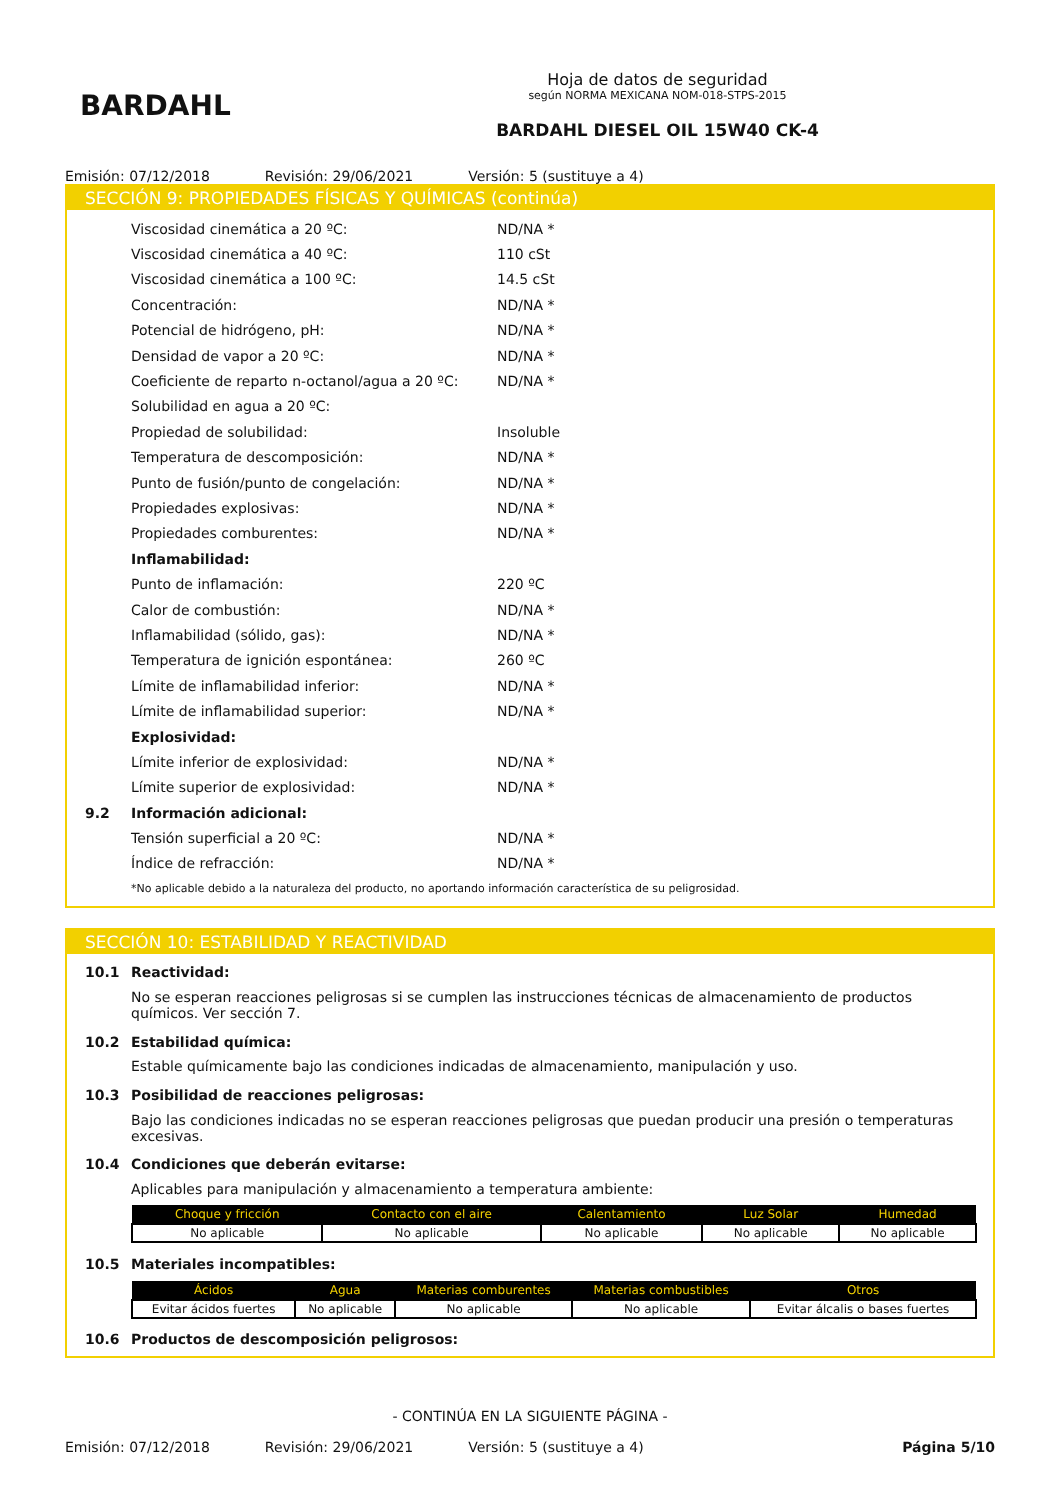BARDAHL
Hoja de datos de seguridad
según NORMA MEXICANA NOM-018-STPS-2015
BARDAHL DIESEL OIL 15W40 CK-4
Emisión: 07/12/2018 Revisión: 29/06/2021 Versión: 5 (sustituye a 4)
SECCIÓN 9: PROPIEDADES FÍSICAS Y QUÍMICAS (continúa)
Viscosidad cinemática a 20 ºC: ND/NA *
Viscosidad cinemática a 40 ºC: 110 cSt
Viscosidad cinemática a 100 ºC: 14.5 cSt
Concentración: ND/NA *
Potencial de hidrógeno, pH: ND/NA *
Densidad de vapor a 20 ºC: ND/NA *
Coeficiente de reparto n-octanol/agua a 20 ºC: ND/NA *
Solubilidad en agua a 20 ºC:
Propiedad de solubilidad: Insoluble
Temperatura de descomposición: ND/NA *
Punto de fusión/punto de congelación: ND/NA *
Propiedades explosivas: ND/NA *
Propiedades comburentes: ND/NA *
Inflamabilidad:
Punto de inflamación: 220 ºC
Calor de combustión: ND/NA *
Inflamabilidad (sólido, gas): ND/NA *
Temperatura de ignición espontánea: 260 ºC
Límite de inflamabilidad inferior: ND/NA *
Límite de inflamabilidad superior: ND/NA *
Explosividad:
Límite inferior de explosividad: ND/NA *
Límite superior de explosividad: ND/NA *
9.2 Información adicional:
Tensión superficial a 20 ºC: ND/NA *
Índice de refracción: ND/NA *
*No aplicable debido a la naturaleza del producto, no aportando información característica de su peligrosidad.
SECCIÓN 10: ESTABILIDAD Y REACTIVIDAD
10.1 Reactividad:
No se esperan reacciones peligrosas si se cumplen las instrucciones técnicas de almacenamiento de productos químicos. Ver sección 7.
10.2 Estabilidad química:
Estable químicamente bajo las condiciones indicadas de almacenamiento, manipulación y uso.
10.3 Posibilidad de reacciones peligrosas:
Bajo las condiciones indicadas no se esperan reacciones peligrosas que puedan producir una presión o temperaturas excesivas.
10.4 Condiciones que deberán evitarse:
Aplicables para manipulación y almacenamiento a temperatura ambiente:
| Choque y fricción | Contacto con el aire | Calentamiento | Luz Solar | Humedad |
| --- | --- | --- | --- | --- |
| No aplicable | No aplicable | No aplicable | No aplicable | No aplicable |
10.5 Materiales incompatibles:
| Ácidos | Agua | Materias comburentes | Materias combustibles | Otros |
| --- | --- | --- | --- | --- |
| Evitar ácidos fuertes | No aplicable | No aplicable | No aplicable | Evitar álcalis o bases fuertes |
10.6 Productos de descomposición peligrosos:
- CONTINÚA EN LA SIGUIENTE PÁGINA -
Emisión: 07/12/2018 Revisión: 29/06/2021 Versión: 5 (sustituye a 4) Página 5/10